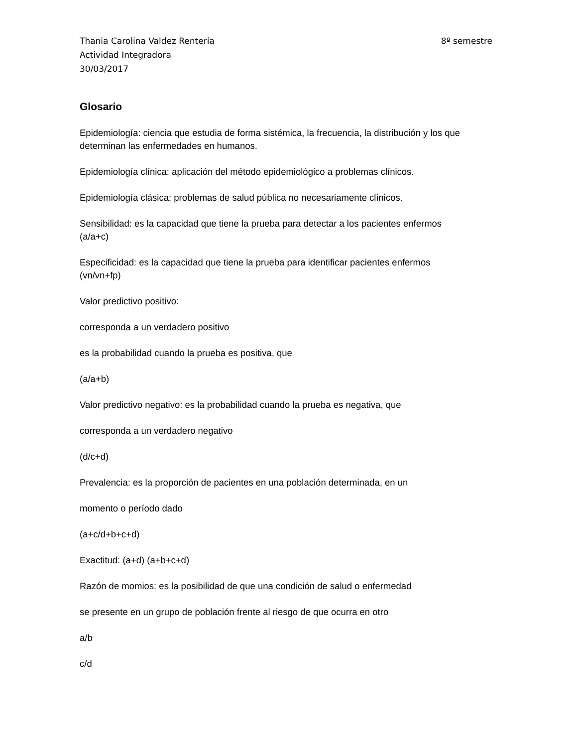Thania Carolina Valdez Rentería 8º semestre
Actividad Integradora
30/03/2017
Glosario
Epidemiología: ciencia que estudia de forma sistémica, la frecuencia, la distribución y los que determinan las enfermedades en humanos.
Epidemiología clínica: aplicación del método epidemiológico a problemas clínicos.
Epidemiología clásica: problemas de salud pública no necesariamente clínicos.
Sensibilidad: es la capacidad que tiene la prueba para detectar a los pacientes enfermos
(a/a+c)
Especificidad: es la capacidad que tiene la prueba para identificar pacientes enfermos
(vn/vn+fp)
Valor predictivo positivo:
corresponda a un verdadero positivo
es la probabilidad cuando la prueba es positiva, que
(a/a+b)
Valor predictivo negativo: es la probabilidad cuando la prueba es negativa, que
corresponda a un verdadero negativo
(d/c+d)
Prevalencia: es la proporción de pacientes en una población determinada, en un
momento o período dado
(a+c/d+b+c+d)
Exactitud: (a+d) (a+b+c+d)
Razón de momios: es la posibilidad de que una condición de salud o enfermedad
se presente en un grupo de población frente al riesgo de que ocurra en otro
a/b
c/d